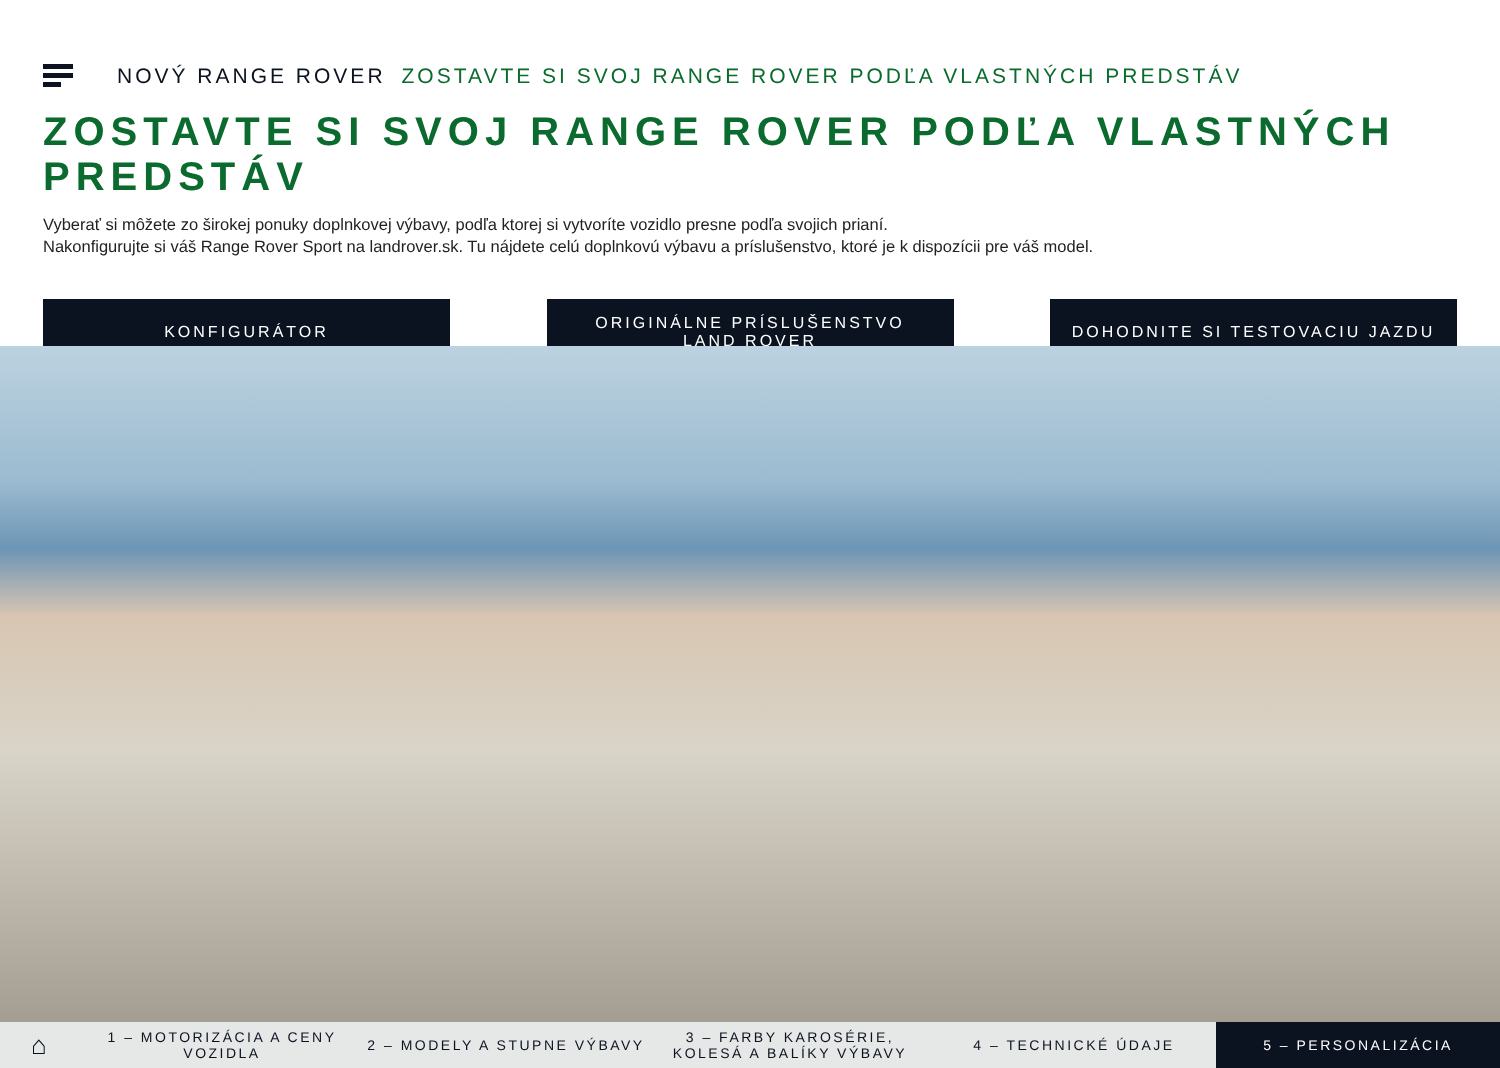NOVÝ RANGE ROVER ZOSTAVTE SI SVOJ RANGE ROVER PODĽA VLASTNÝCH PREDSTÁV
ZOSTAVTE SI SVOJ RANGE ROVER PODĽA VLASTNÝCH PREDSTÁV
Vyberať si môžete zo širokej ponuky doplnkovej výbavy, podľa ktorej si vytvoríte vozidlo presne podľa svojich prianí.
Nakonfigurujte si váš Range Rover Sport na landrover.sk. Tu nájdete celú doplnkovú výbavu a príslušenstvo, ktoré je k dispozícii pre váš model.
KONFIGURÁTOR ORIGINÁLNE PRÍSLUŠENSTVO
LAND ROVER
DOHODNITE SI TESTOVACIU JAZDU
⌂
1 – MOTORIZÁCIA A CENY VOZIDLA 2 – MODELY A STUPNE VÝBAVY
3 – FARBY KAROSÉRIE, KOLESÁ A BALÍKY VÝBAVY
4 – TECHNICKÉ ÚDAJE
5 – PERSONALIZÁCIA